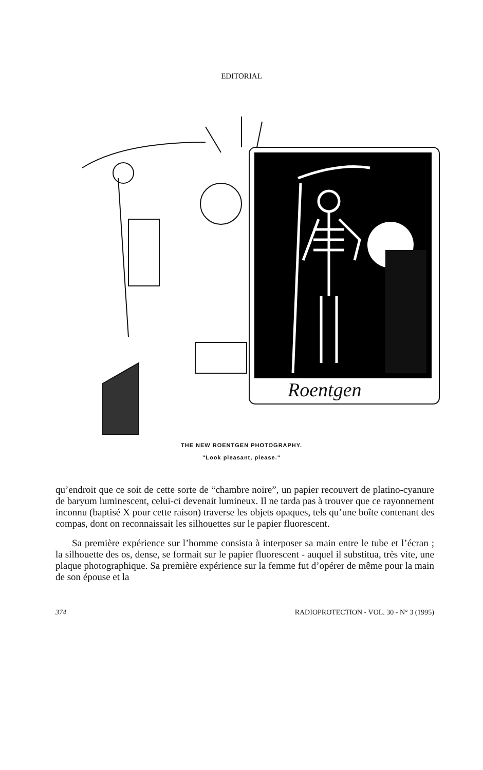EDITORIAL
Roentgen
THE NEW ROENTGEN PHOTOGRAPHY.
"Look pleasant, please."
qu’endroit que ce soit de cette sorte de “chambre noire”, un papier recouvert de platino-cyanure de baryum luminescent, celui-ci devenait lumineux. Il ne tarda pas à trouver que ce rayonnement inconnu (baptisé X pour cette raison) traverse les objets opaques, tels qu’une boîte contenant des compas, dont on reconnaissait les silhouettes sur le papier fluorescent.
Sa première expérience sur l’homme consista à interposer sa main entre le tube et l’écran ; la silhouette des os, dense, se formait sur le papier fluorescent - auquel il substitua, très vite, une plaque photographique. Sa première expérience sur la femme fut d’opérer de même pour la main de son épouse et la
374 RADIOPROTECTION - VOL. 30 - N° 3 (1995)